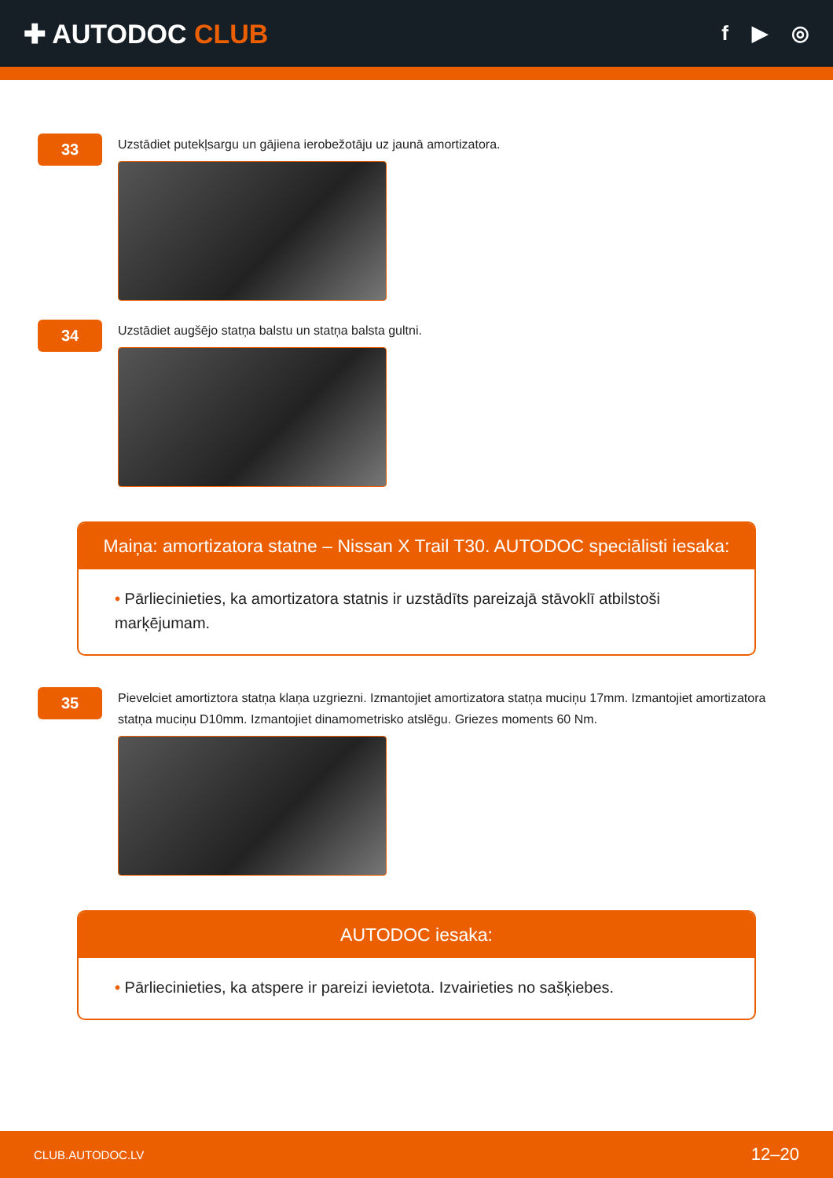✚ AUTODOC CLUB
f ▶ ◎
33
Uzstādiet putekļsargu un gājiena ierobežotāju uz jaunā amortizatora.
34
Uzstādiet augšējo statņa balstu un statņa balsta gultni.
Maiņa: amortizatora statne – Nissan X Trail T30. AUTODOC speciālisti iesaka:
• Pārliecinieties, ka amortizatora statnis ir uzstādīts pareizajā stāvoklī atbilstoši marķējumam.
35
Pievelciet amortiztora statņa klaņa uzgriezni. Izmantojiet amortizatora statņa muciņu 17mm. Izmantojiet amortizatora statņa muciņu D10mm. Izmantojiet dinamometrisko atslēgu. Griezes moments 60 Nm.
AUTODOC iesaka:
• Pārliecinieties, ka atspere ir pareizi ievietota. Izvairieties no sašķiebes.
CLUB.AUTODOC.LV 12–20